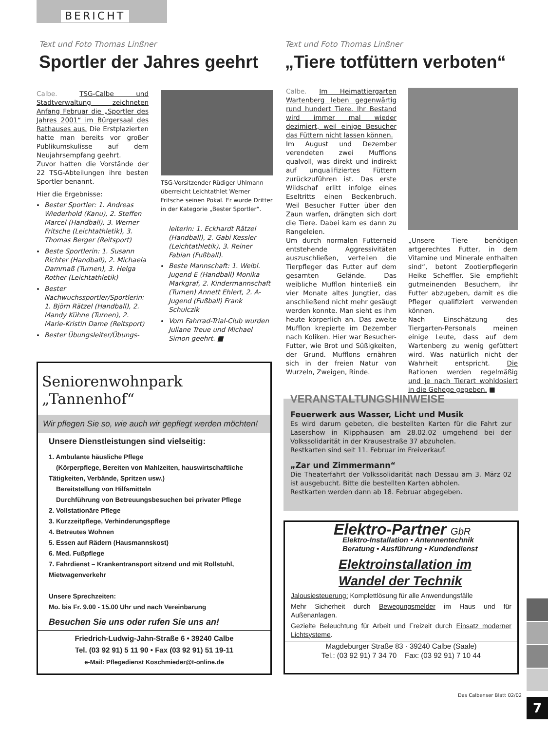BERICHT
Text und Foto Thomas Linßner
Sportler der Jahres geehrt
Calbe. TSG-Calbe und Stadtverwaltung zeichneten Anfang Februar die „Sportler des Jahres 2001“ im Bürgersaal des Rathauses aus. Die Erstplazierten hatte man bereits vor großer Publikumskulisse auf dem Neujahrsempfang geehrt.
Zuvor hatten die Vorstände der 22 TSG-Abteilungen ihre besten Sportler benannt.
Hier die Ergebnisse:
Bester Sportler: 1. Andreas Wiederhold (Kanu), 2. Steffen Marcel (Handball), 3. Werner Fritsche (Leichtathletik), 3. Thomas Berger (Reitsport)
Beste Sportlerin: 1. Susann Richter (Handball), 2. Michaela Dammaß (Turnen), 3. Helga Rother (Leichtathletik)
Bester Nachwuchssportler/Sportlerin: 1. Björn Rätzel (Handball), 2. Mandy Kühne (Turnen), 2. Marie-Kristin Dame (Reitsport)
Bester Übungsleiter/Übungs-
TSG-Vorsitzender Rüdiger Uhlmann überreicht Leichtathlet Werner Fritsche seinen Pokal. Er wurde Dritter in der Kategorie „Bester Sportler“.
leiterin: 1. Eckhardt Rätzel (Handball), 2. Gabi Kessler (Leichtathletik), 3. Reiner Fabian (Fußball).
Beste Mannschaft: 1. Weibl. Jugend E (Handball) Monika Markgraf, 2. Kindermannschaft (Turnen) Annett Ehlert, 2. A-Jugend (Fußball) Frank Schulczik
Vom Fahrrad-Trial-Club wurden Juliane Treue und Michael Simon geehrt. ■
Text und Foto Thomas Linßner
„Tiere totfüttern verboten“
Calbe. Im Heimattiergarten Wartenberg leben gegenwärtig rund hundert Tiere. Ihr Bestand wird immer mal wieder dezimiert, weil einige Besucher das Füttern nicht lassen können.
Im August und Dezember verendeten zwei Mufflons qualvoll, was direkt und indirekt auf unqualifiziertes Füttern zurückzuführen ist. Das erste Wildschaf erlitt infolge eines Eseltritts einen Beckenbruch. Weil Besucher Futter über den Zaun warfen, drängten sich dort die Tiere. Dabei kam es dann zu Rangeleien.
Um durch normalen Futterneid entstehende Aggressivitäten auszuschließen, verteilen die Tierpfleger das Futter auf dem gesamten Gelände. Das weibliche Mufflon hinterließ ein vier Monate altes Jungtier, das anschließend nicht mehr gesäugt werden konnte. Man sieht es ihm heute körperlich an. Das zweite Mufflon krepierte im Dezember nach Koliken. Hier war Besucher-Futter, wie Brot und Süßigkeiten, der Grund. Mufflons ernähren sich in der freien Natur von Wurzeln, Zweigen, Rinde.
„Unsere Tiere benötigen artgerechtes Futter, in dem Vitamine und Minerale enthalten sind“, betont Zootierpflegerin Heike Scheffler. Sie empfiehlt gutmeinenden Besuchern, ihr Futter abzugeben, damit es die Pfleger qualifiziert verwenden können.
Nach Einschätzung des Tiergarten-Personals meinen einige Leute, dass auf dem Wartenberg zu wenig gefüttert wird. Was natürlich nicht der Wahrheit entspricht. Die Rationen werden regelmäßig und je nach Tierart wohldosiert in die Gehege gegeben. ■
VERANSTALTUNGSHINWEISE
Feuerwerk aus Wasser, Licht und Musik
Es wird darum gebeten, die bestellten Karten für die Fahrt zur Lasershow in Klipphausen am 28.02.02 umgehend bei der Volkssolidarität in der Krausestraße 37 abzuholen.
Restkarten sind seit 11. Februar im Freiverkauf.
„Zar und Zimmermann“
Die Theaterfahrt der Volkssolidarität nach Dessau am 3. März 02 ist ausgebucht. Bitte die bestellten Karten abholen.
Restkarten werden dann ab 18. Februar abgegeben.
Seniorenwohnpark
„Tannenhof“
Wir pflegen Sie so, wie auch wir gepflegt werden möchten!
Unsere Dienstleistungen sind vielseitig:
1. Ambulante häusliche Pflege
(Körperpflege, Bereiten von Mahlzeiten, hauswirtschaftliche Tätigkeiten, Verbände, Spritzen usw.)
Bereitstellung von Hilfsmitteln
Durchführung von Betreuungsbesuchen bei privater Pflege
2. Vollstationäre Pflege
3. Kurzzeitpflege, Verhinderungspflege
4. Betreutes Wohnen
5. Essen auf Rädern (Hausmannskost)
6. Med. Fußpflege
7. Fahrdienst – Krankentransport sitzend und mit Rollstuhl, Mietwagenverkehr
Unsere Sprechzeiten:
Mo. bis Fr. 9.00 - 15.00 Uhr und nach Vereinbarung
Besuchen Sie uns oder rufen Sie uns an!
Friedrich-Ludwig-Jahn-Straße 6 • 39240 Calbe
Tel. (03 92 91) 5 11 90 • Fax (03 92 91) 51 19-11
e-Mail: Pflegedienst Koschmieder@t-online.de
Elektro-Partner GbR
Elektro-Installation • Antennentechnik
Beratung • Ausführung • Kundendienst
Elektroinstallation im
Wandel der Technik
Jalousiesteuerung: Komplettlösung für alle Anwendungsfälle
Mehr Sicherheit durch Bewegungsmelder im Haus und für Außenanlagen.
Gezielte Beleuchtung für Arbeit und Freizeit durch Einsatz moderner Lichtsysteme.
Magdeburger Straße 83 · 39240 Calbe (Saale)
Tel.: (03 92 91) 7 34 70 Fax: (03 92 91) 7 10 44
Das Calbenser Blatt 02/02
7